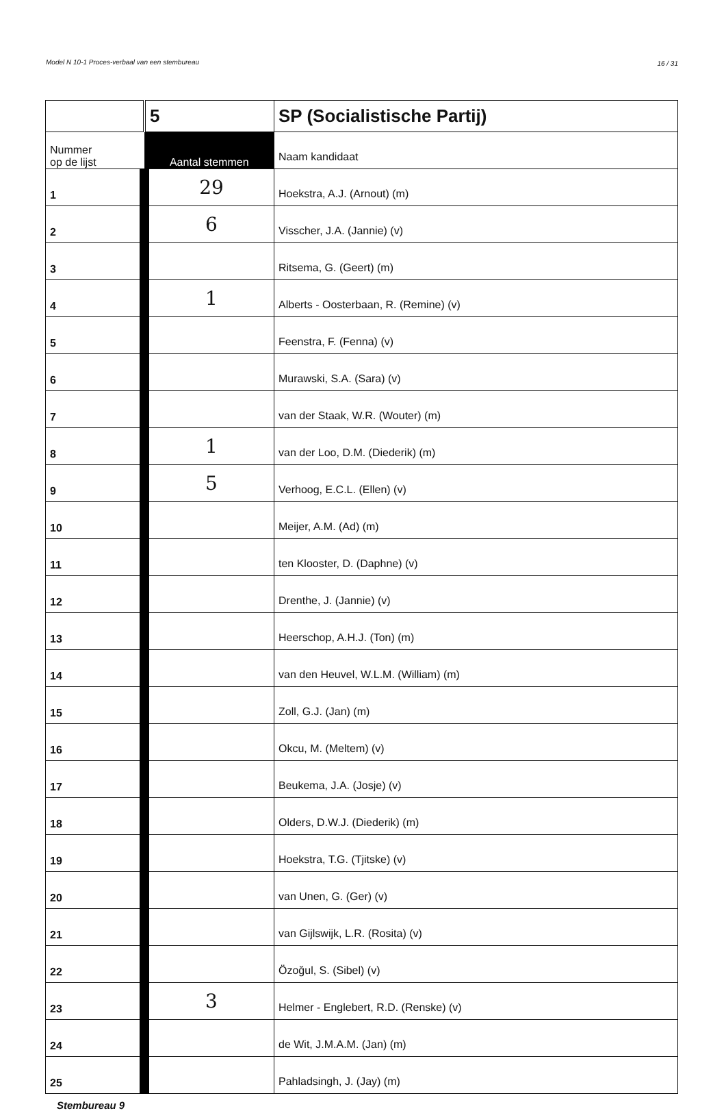Model N 10-1 Proces-verbaal van een stembureau 16 / 31
| | 5 | SP (Socialistische Partij) |
| Nummer op de lijst | Aantal stemmen | Naam kandidaat |
| 1 | 29 | Hoekstra, A.J. (Arnout) (m) |
| 2 | 6 | Visscher, J.A. (Jannie) (v) |
| 3 | | Ritsema, G. (Geert) (m) |
| 4 | 1 | Alberts - Oosterbaan, R. (Remine) (v) |
| 5 | | Feenstra, F. (Fenna) (v) |
| 6 | | Murawski, S.A. (Sara) (v) |
| 7 | | van der Staak, W.R. (Wouter) (m) |
| 8 | 1 | van der Loo, D.M. (Diederik) (m) |
| 9 | 5 | Verhoog, E.C.L. (Ellen) (v) |
| 10 | | Meijer, A.M. (Ad) (m) |
| 11 | | ten Klooster, D. (Daphne) (v) |
| 12 | | Drenthe, J. (Jannie) (v) |
| 13 | | Heerschop, A.H.J. (Ton) (m) |
| 14 | | van den Heuvel, W.L.M. (William) (m) |
| 15 | | Zoll, G.J. (Jan) (m) |
| 16 | | Okcu, M. (Meltem) (v) |
| 17 | | Beukema, J.A. (Josje) (v) |
| 18 | | Olders, D.W.J. (Diederik) (m) |
| 19 | | Hoekstra, T.G. (Tjitske) (v) |
| 20 | | van Unen, G. (Ger) (v) |
| 21 | | van Gijlswijk, L.R. (Rosita) (v) |
| 22 | | Özoğul, S. (Sibel) (v) |
| 23 | 3 | Helmer - Englebert, R.D. (Renske) (v) |
| 24 | | de Wit, J.M.A.M. (Jan) (m) |
| 25 | | Pahladsingh, J. (Jay) (m) |
Stembureau 9